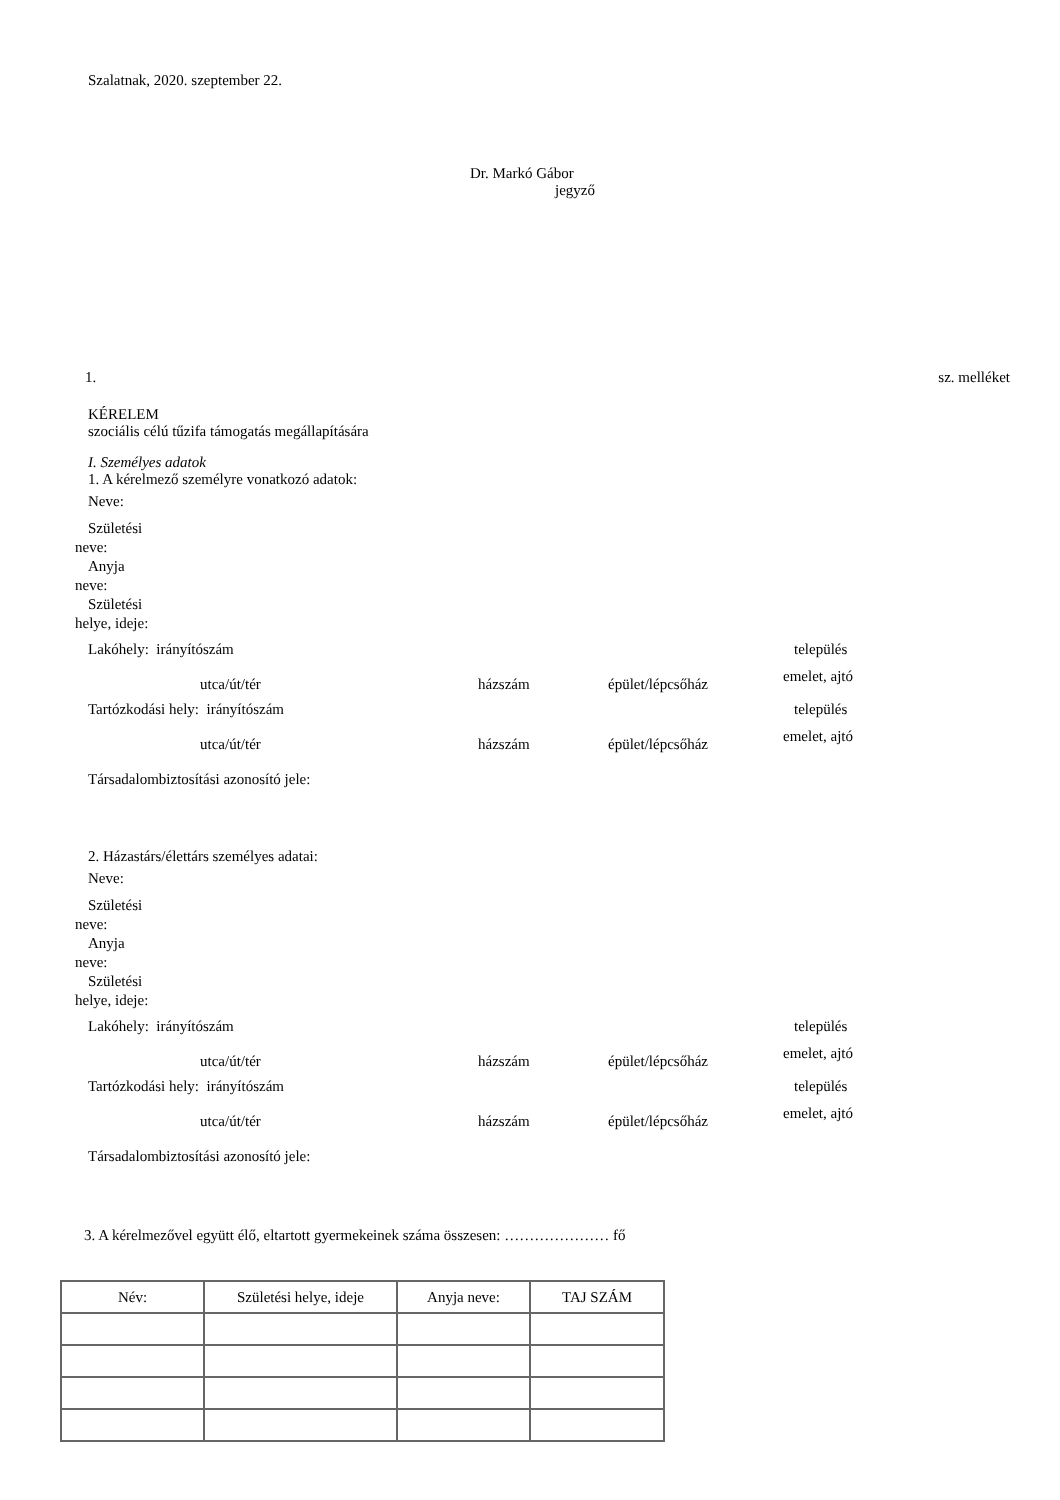Szalatnak, 2020. szeptember 22.
Dr. Markó Gábor
jegyző
1. sz. melléket
KÉRELEM
szociális célú tűzifa támogatás megállapítására
I. Személyes adatok
1. A kérelmező személyre vonatkozó adatok:
Neve:
Születési neve:
Anyja neve:
Születési helye, ideje:
Lakóhely: irányítószám település
utca/út/tér házszám épület/lépcsőház emelet, ajtó
Tartózkodási hely: irányítószám település
utca/út/tér házszám épület/lépcsőház emelet, ajtó
Társadalombiztosítási azonosító jele:
2. Házastárs/élettárs személyes adatai:
Neve:
Születési neve:
Anyja neve:
Születési helye, ideje:
Lakóhely: irányítószám település
utca/út/tér házszám épület/lépcsőház emelet, ajtó
Tartózkodási hely: irányítószám település
utca/út/tér házszám épület/lépcsőház emelet, ajtó
Társadalombiztosítási azonosító jele:
3. A kérelmezővel együtt élő, eltartott gyermekeinek száma összesen: ………………… fő
| Név: | Születési helye, ideje | Anyja neve: | TAJ SZÁM |